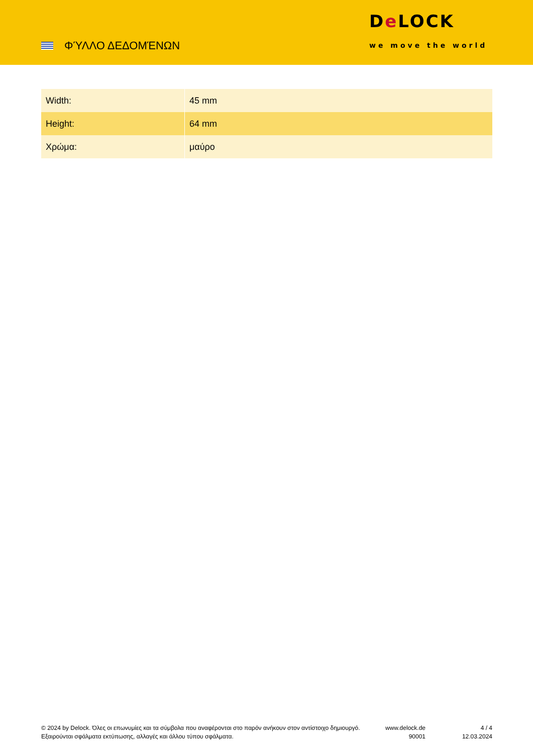ΦΎΛΛΟ ΔΕΔΟΜΈΝΩΝ
De LOCK
we move the world
| Width: | 45 mm |
| Height: | 64 mm |
| Χρώμα: | μαύρο |
© 2024 by Delock. Όλες οι επωνυμίες και τα σύμβολα που αναφέρονται στο παρόν ανήκουν στον αντίστοιχο δημιουργό. Εξαιρούνται σφάλματα εκτύπωσης, αλλαγές και άλλου τύπου σφάλματα.
www.delock.de
90001
4 / 4
12.03.2024